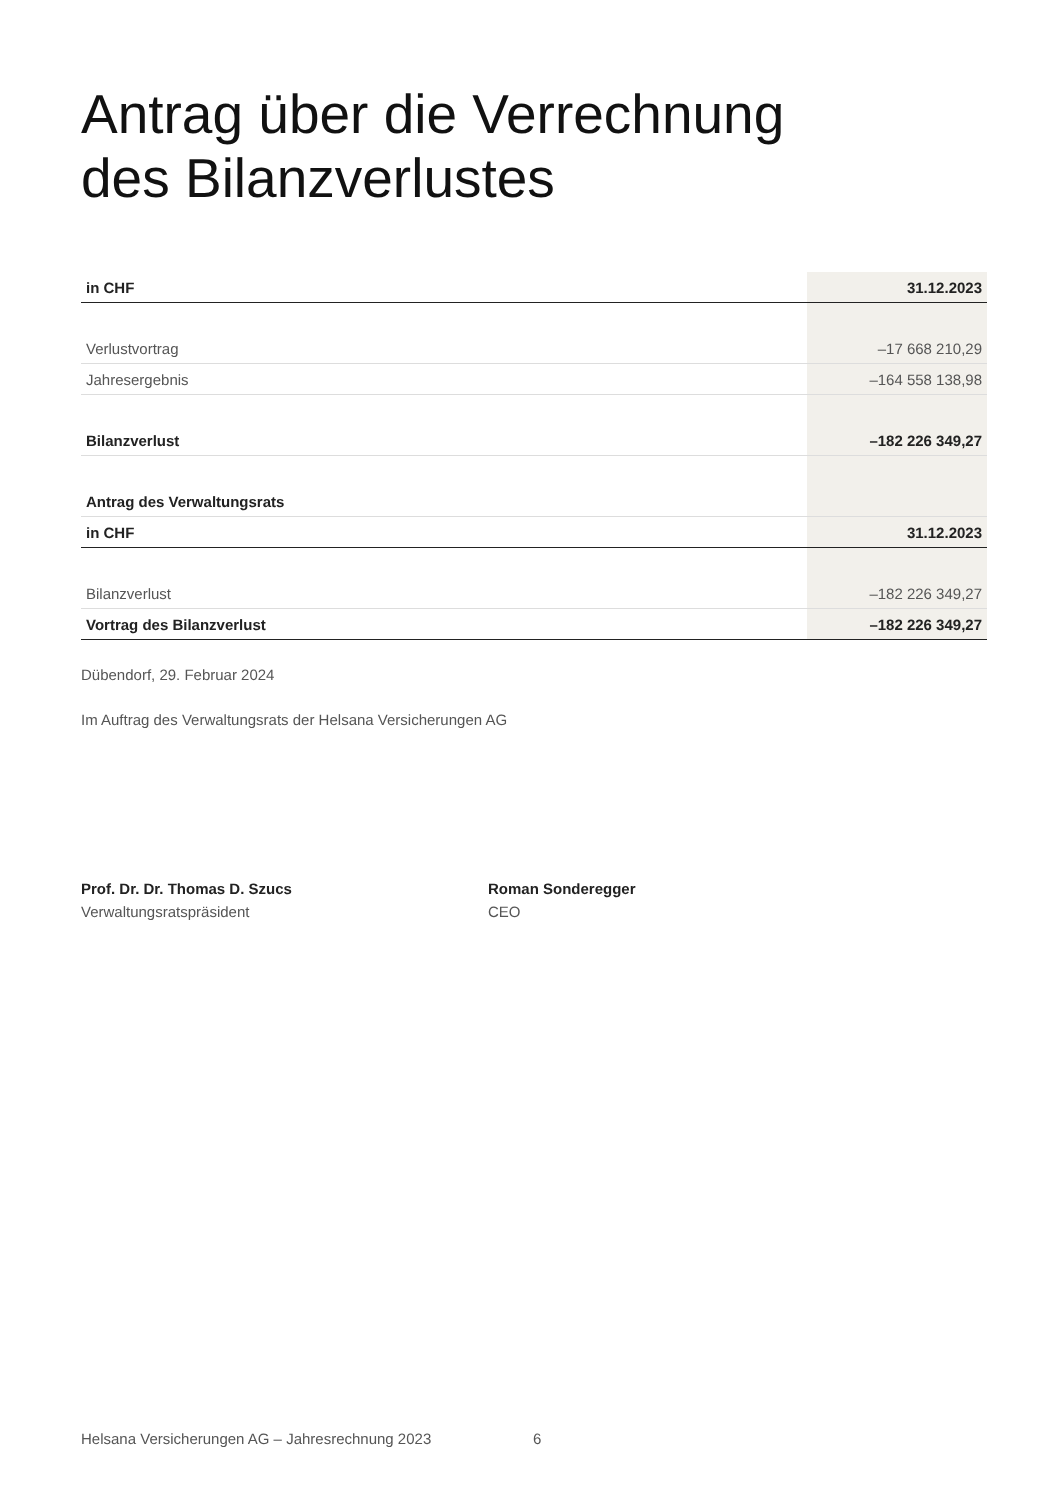Antrag über die Verrechnung
des Bilanzverlustes
| in CHF | 31.12.2023 |
| --- | --- |
| Verlustvortrag | –17 668 210,29 |
| Jahresergebnis | –164 558 138,98 |
| Bilanzverlust | –182 226 349,27 |
| Antrag des Verwaltungsrats | |
| in CHF | 31.12.2023 |
| Bilanzverlust | –182 226 349,27 |
| Vortrag des Bilanzverlust | –182 226 349,27 |
Dübendorf, 29. Februar 2024
Im Auftrag des Verwaltungsrats der Helsana Versicherungen AG
Prof. Dr. Dr. Thomas D. Szucs
Verwaltungsratspräsident
Roman Sonderegger
CEO
Helsana Versicherungen AG – Jahresrechnung 2023 6